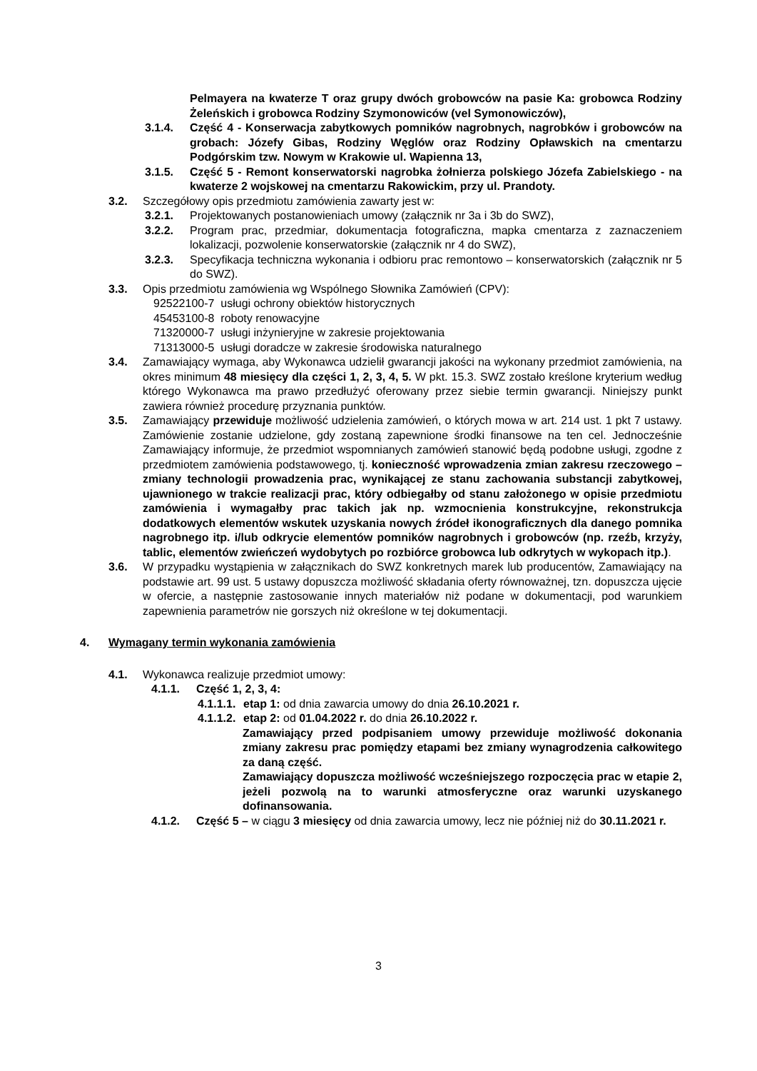Pelmayera na kwaterze T oraz grupy dwóch grobowców na pasie Ka: grobowca Rodziny Żeleńskich i grobowca Rodziny Szymonowiców (vel Symonowiczów),
3.1.4. Część 4 - Konserwacja zabytkowych pomników nagrobnych, nagrobków i grobowców na grobach: Józefy Gibas, Rodziny Węglów oraz Rodziny Opławskich na cmentarzu Podgórskim tzw. Nowym w Krakowie ul. Wapienna 13,
3.1.5. Część 5 - Remont konserwatorski nagrobka żołnierza polskiego Józefa Zabielskiego - na kwaterze 2 wojskowej na cmentarzu Rakowickim, przy ul. Prandoty.
3.2. Szczegółowy opis przedmiotu zamówienia zawarty jest w:
3.2.1. Projektowanych postanowieniach umowy (załącznik nr 3a i 3b do SWZ),
3.2.2. Program prac, przedmiar, dokumentacja fotograficzna, mapka cmentarza z zaznaczeniem lokalizacji, pozwolenie konserwatorskie (załącznik nr 4 do SWZ),
3.2.3. Specyfikacja techniczna wykonania i odbioru prac remontowo – konserwatorskich (załącznik nr 5 do SWZ).
3.3. Opis przedmiotu zamówienia wg Wspólnego Słownika Zamówień (CPV):
92522100-7 usługi ochrony obiektów historycznych
45453100-8 roboty renowacyjne
71320000-7 usługi inżynieryjne w zakresie projektowania
71313000-5 usługi doradcze w zakresie środowiska naturalnego
3.4. Zamawiający wymaga, aby Wykonawca udzielił gwarancji jakości na wykonany przedmiot zamówienia, na okres minimum 48 miesięcy dla części 1, 2, 3, 4, 5. W pkt. 15.3. SWZ zostało kreślone kryterium według którego Wykonawca ma prawo przedłużyć oferowany przez siebie termin gwarancji. Niniejszy punkt zawiera również procedurę przyznania punktów.
3.5. Zamawiający przewiduje możliwość udzielenia zamówień, o których mowa w art. 214 ust. 1 pkt 7 ustawy. Zamówienie zostanie udzielone, gdy zostaną zapewnione środki finansowe na ten cel. Jednocześnie Zamawiający informuje, że przedmiot wspomnianych zamówień stanowić będą podobne usługi, zgodne z przedmiotem zamówienia podstawowego, tj. konieczność wprowadzenia zmian zakresu rzeczowego – zmiany technologii prowadzenia prac, wynikającej ze stanu zachowania substancji zabytkowej, ujawnionego w trakcie realizacji prac, który odbiegałby od stanu założonego w opisie przedmiotu zamówienia i wymagałby prac takich jak np. wzmocnienia konstrukcyjne, rekonstrukcja dodatkowych elementów wskutek uzyskania nowych źródeł ikonograficznych dla danego pomnika nagrobnego itp. i/lub odkrycie elementów pomników nagrobnych i grobowców (np. rzeźb, krzyży, tablic, elementów zwieńczeń wydobytych po rozbiórce grobowca lub odkrytych w wykopach itp.).
3.6. W przypadku wystąpienia w załącznikach do SWZ konkretnych marek lub producentów, Zamawiający na podstawie art. 99 ust. 5 ustawy dopuszcza możliwość składania oferty równoważnej, tzn. dopuszcza ujęcie w ofercie, a następnie zastosowanie innych materiałów niż podane w dokumentacji, pod warunkiem zapewnienia parametrów nie gorszych niż określone w tej dokumentacji.
4. Wymagany termin wykonania zamówienia
4.1. Wykonawca realizuje przedmiot umowy:
4.1.1. Część 1, 2, 3, 4:
4.1.1.1. etap 1: od dnia zawarcia umowy do dnia 26.10.2021 r.
4.1.1.2. etap 2: od 01.04.2022 r. do dnia 26.10.2022 r.
Zamawiający przed podpisaniem umowy przewiduje możliwość dokonania zmiany zakresu prac pomiędzy etapami bez zmiany wynagrodzenia całkowitego za daną część.
Zamawiający dopuszcza możliwość wcześniejszego rozpoczęcia prac w etapie 2, jeżeli pozwolą na to warunki atmosferyczne oraz warunki uzyskanego dofinansowania.
4.1.2. Część 5 – w ciągu 3 miesięcy od dnia zawarcia umowy, lecz nie później niż do 30.11.2021 r.
3